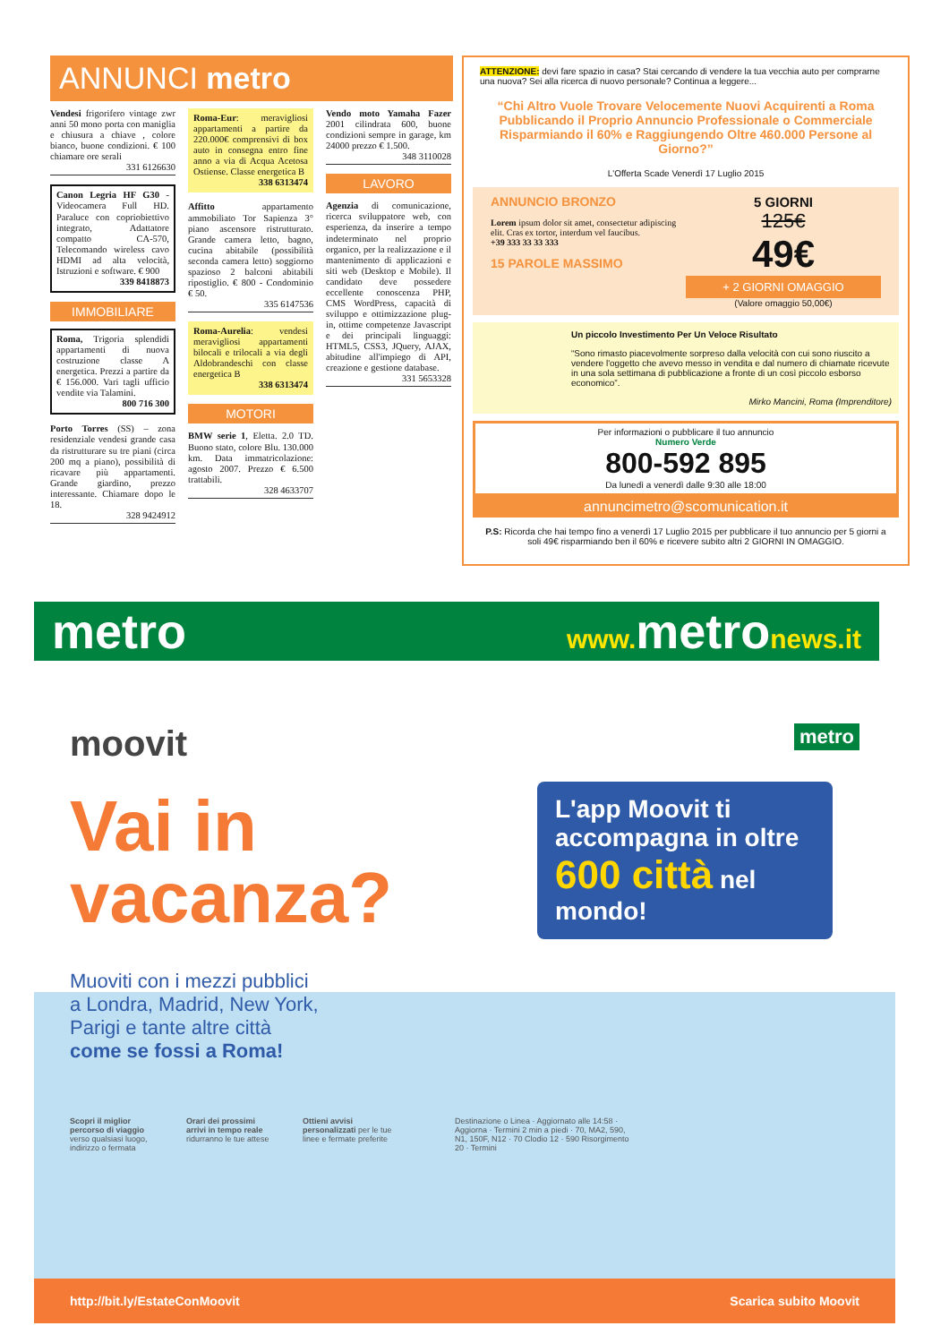ANNUNCI metro
Vendesi frigorifero vintage zwr anni 50 mono porta con maniglia e chiusura a chiave , colore bianco, buone condizioni. € 100 chiamare ore serali
331 6126630
Canon Legria HF G30 - Videocamera Full HD. Paraluce con copriobiettivo integrato, Adattatore compatto CA-570, Telecomando wireless cavo HDMI ad alta velocità, Istruzioni e software. € 900
339 8418873
IMMOBILIARE
Roma, Trigoria splendidi appartamenti di nuova costruzione classe A energetica. Prezzi a partire da € 156.000. Vari tagli ufficio vendite via Talamini.
800 716 300
Porto Torres (SS) – zona residenziale vendesi grande casa da ristrutturare su tre piani (circa 200 mq a piano), possibilità di ricavare più appartamenti. Grande giardino, prezzo interessante. Chiamare dopo le 18.
328 9424912
Roma-Eur: meravigliosi appartamenti a partire da 220.000€ comprensivi di box auto in consegna entro fine anno a via di Acqua Acetosa Ostiense. Classe energetica B
338 6313474
Affitto appartamento ammobiliato Tor Sapienza 3° piano ascensore ristrutturato. Grande camera letto, bagno, cucina abitabile (possibilità seconda camera letto) soggiorno spazioso 2 balconi abitabili ripostiglio. € 800 - Condominio € 50.
335 6147536
Roma-Aurelia: vendesi meravigliosi appartamenti bilocali e trilocali a via degli Aldobrandeschi con classe energetica B
338 6313474
MOTORI
BMW serie 1, Eletta. 2.0 TD. Buono stato, colore Blu. 130.000 km. Data immatricolazione: agosto 2007. Prezzo € 6.500 trattabili.
328 4633707
Vendo moto Yamaha Fazer 2001 cilindrata 600, buone condizioni sempre in garage, km 24000 prezzo € 1.500.
348 3110028
LAVORO
Agenzia di comunicazione, ricerca sviluppatore web, con esperienza, da inserire a tempo indeterminato nel proprio organico, per la realizzazione e il mantenimento di applicazioni e siti web (Desktop e Mobile). Il candidato deve possedere eccellente conoscenza PHP, CMS WordPress, capacità di sviluppo e ottimizzazione plug-in, ottime competenze Javascript e dei principali linguaggi: HTML5, CSS3, JQuery, AJAX, abitudine all'impiego di API, creazione e gestione database.
331 5653328
ATTENZIONE: devi fare spazio in casa? Stai cercando di vendere la tua vecchia auto per comprarne una nuova? Sei alla ricerca di nuovo personale? Continua a leggere...
“Chi Altro Vuole Trovare Velocemente Nuovi Acquirenti a Roma Pubblicando il Proprio Annuncio Professionale o Commerciale Risparmiando il 60% e Raggiungendo Oltre 460.000 Persone al Giorno?”
L'Offerta Scade Venerdì 17 Luglio 2015
ANNUNCIO BRONZO
Lorem ipsum dolor sit amet, consectetur adipiscing elit. Cras ex tortor, interdum vel faucibus.
+39 333 33 33 333
15 PAROLE MASSIMO
5 GIORNI
125€
49€
+ 2 GIORNI OMAGGIO
(Valore omaggio 50,00€)
Un piccolo Investimento Per Un Veloce Risultato
“Sono rimasto piacevolmente sorpreso dalla velocità con cui sono riuscito a vendere l'oggetto che avevo messo in vendita e dal numero di chiamate ricevute in una sola settimana di pubblicazione a fronte di un così piccolo esborso economico”.
Mirko Mancini, Roma (Imprenditore)
Per informazioni o pubblicare il tuo annuncio
Numero Verde
800-592 895
Da lunedì a venerdì dalle 9:30 alle 18:00
annuncimetro@scomunication.it
P.S: Ricorda che hai tempo fino a venerdì 17 Luglio 2015 per pubblicare il tuo annuncio per 5 giorni a soli 49€ risparmiando ben il 60% e ricevere subito altri 2 GIORNI IN OMAGGIO.
metro www. metronews.it
moovit metro
Vai in
vacanza?
L'app Moovit ti accompagna in oltre 600 città nel mondo!
Muoviti con i mezzi pubblici
a Londra, Madrid, New York,
Parigi e tante altre città
come se fossi a Roma!
Scopri il miglior percorso di viaggio verso qualsiasi luogo, indirizzo o fermata
Orari dei prossimi arrivi in tempo reale ridurranno le tue attese
Ottieni avvisi personalizzati per le tue linee e fermate preferite
Destinazione o Linea · Aggiornato alle 14:58 · Aggiorna · Termini 2 min a piedi · 70, MA2, 590, N1, 150F, N12 · 70 Clodio 12 · 590 Risorgimento 20 · Termini
http://bit.ly/EstateConMoovit Scarica subito Moovit